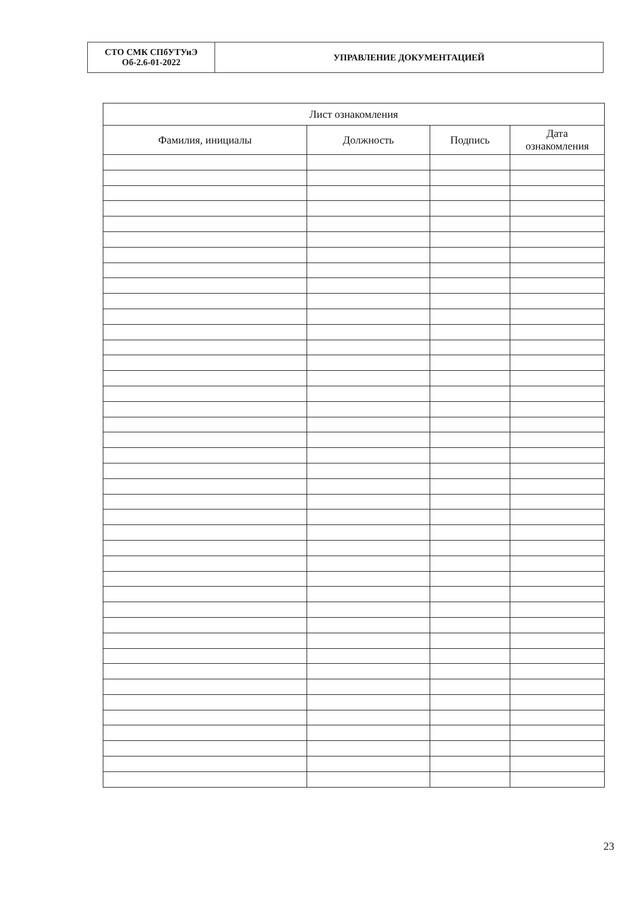| СТО СМК СПбУТУиЭ Об-2.6-01-2022 | УПРАВЛЕНИЕ ДОКУМЕНТАЦИЕЙ |
| Лист ознакомления | | | |
| --- | --- | --- | --- |
| Фамилия, инициалы | Должность | Подпись | Дата ознакомления |
23